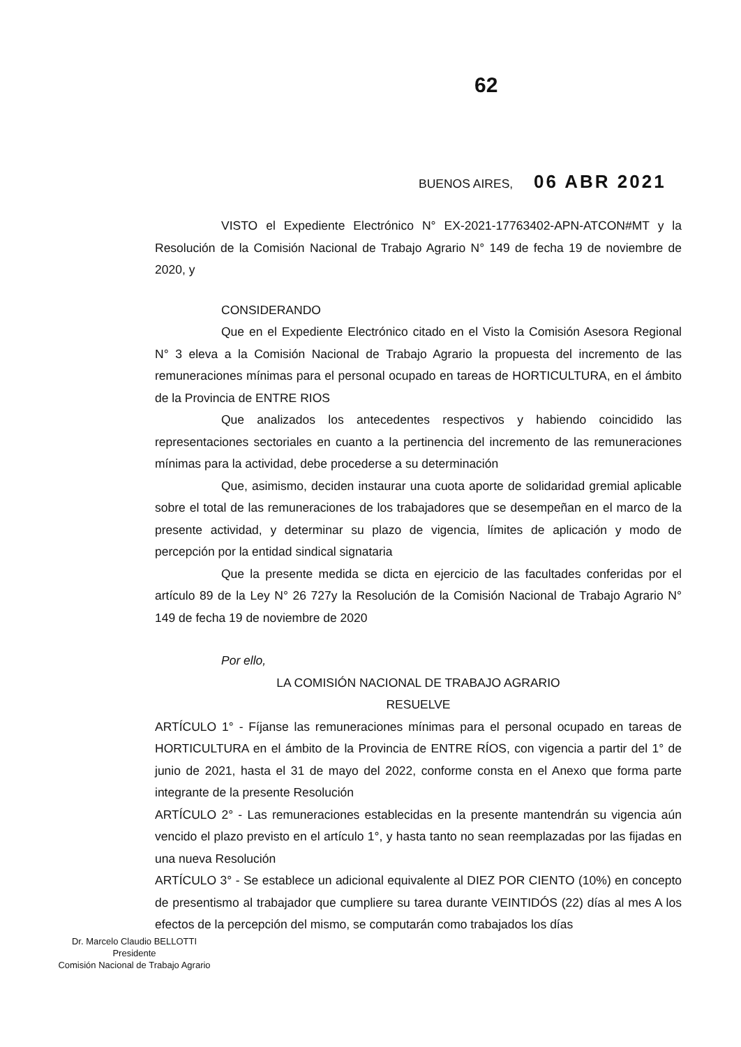62
BUENOS AIRES, 06 ABR 2021
VISTO el Expediente Electrónico N° EX-2021-17763402-APN-ATCON#MT y la Resolución de la Comisión Nacional de Trabajo Agrario N° 149 de fecha 19 de noviembre de 2020, y
CONSIDERANDO
Que en el Expediente Electrónico citado en el Visto la Comisión Asesora Regional N° 3 eleva a la Comisión Nacional de Trabajo Agrario la propuesta del incremento de las remuneraciones mínimas para el personal ocupado en tareas de HORTICULTURA, en el ámbito de la Provincia de ENTRE RIOS
Que analizados los antecedentes respectivos y habiendo coincidido las representaciones sectoriales en cuanto a la pertinencia del incremento de las remuneraciones mínimas para la actividad, debe procederse a su determinación
Que, asimismo, deciden instaurar una cuota aporte de solidaridad gremial aplicable sobre el total de las remuneraciones de los trabajadores que se desempeñan en el marco de la presente actividad, y determinar su plazo de vigencia, límites de aplicación y modo de percepción por la entidad sindical signataria
Que la presente medida se dicta en ejercicio de las facultades conferidas por el artículo 89 de la Ley N° 26 727y la Resolución de la Comisión Nacional de Trabajo Agrario N° 149 de fecha 19 de noviembre de 2020
Por ello,
LA COMISIÓN NACIONAL DE TRABAJO AGRARIO
RESUELVE
ARTÍCULO 1° - Fíjanse las remuneraciones mínimas para el personal ocupado en tareas de HORTICULTURA en el ámbito de la Provincia de ENTRE RÍOS, con vigencia a partir del 1° de junio de 2021, hasta el 31 de mayo del 2022, conforme consta en el Anexo que forma parte integrante de la presente Resolución
ARTÍCULO 2° - Las remuneraciones establecidas en la presente mantendrán su vigencia aún vencido el plazo previsto en el artículo 1°, y hasta tanto no sean reemplazadas por las fijadas en una nueva Resolución
ARTÍCULO 3° - Se establece un adicional equivalente al DIEZ POR CIENTO (10%) en concepto de presentismo al trabajador que cumpliere su tarea durante VEINTIDÓS (22) días al mes A los efectos de la percepción del mismo, se computarán como trabajados los días
Dr. Marcelo Claudio BELLOTTI
Presidente
Comisión Nacional de Trabajo Agrario